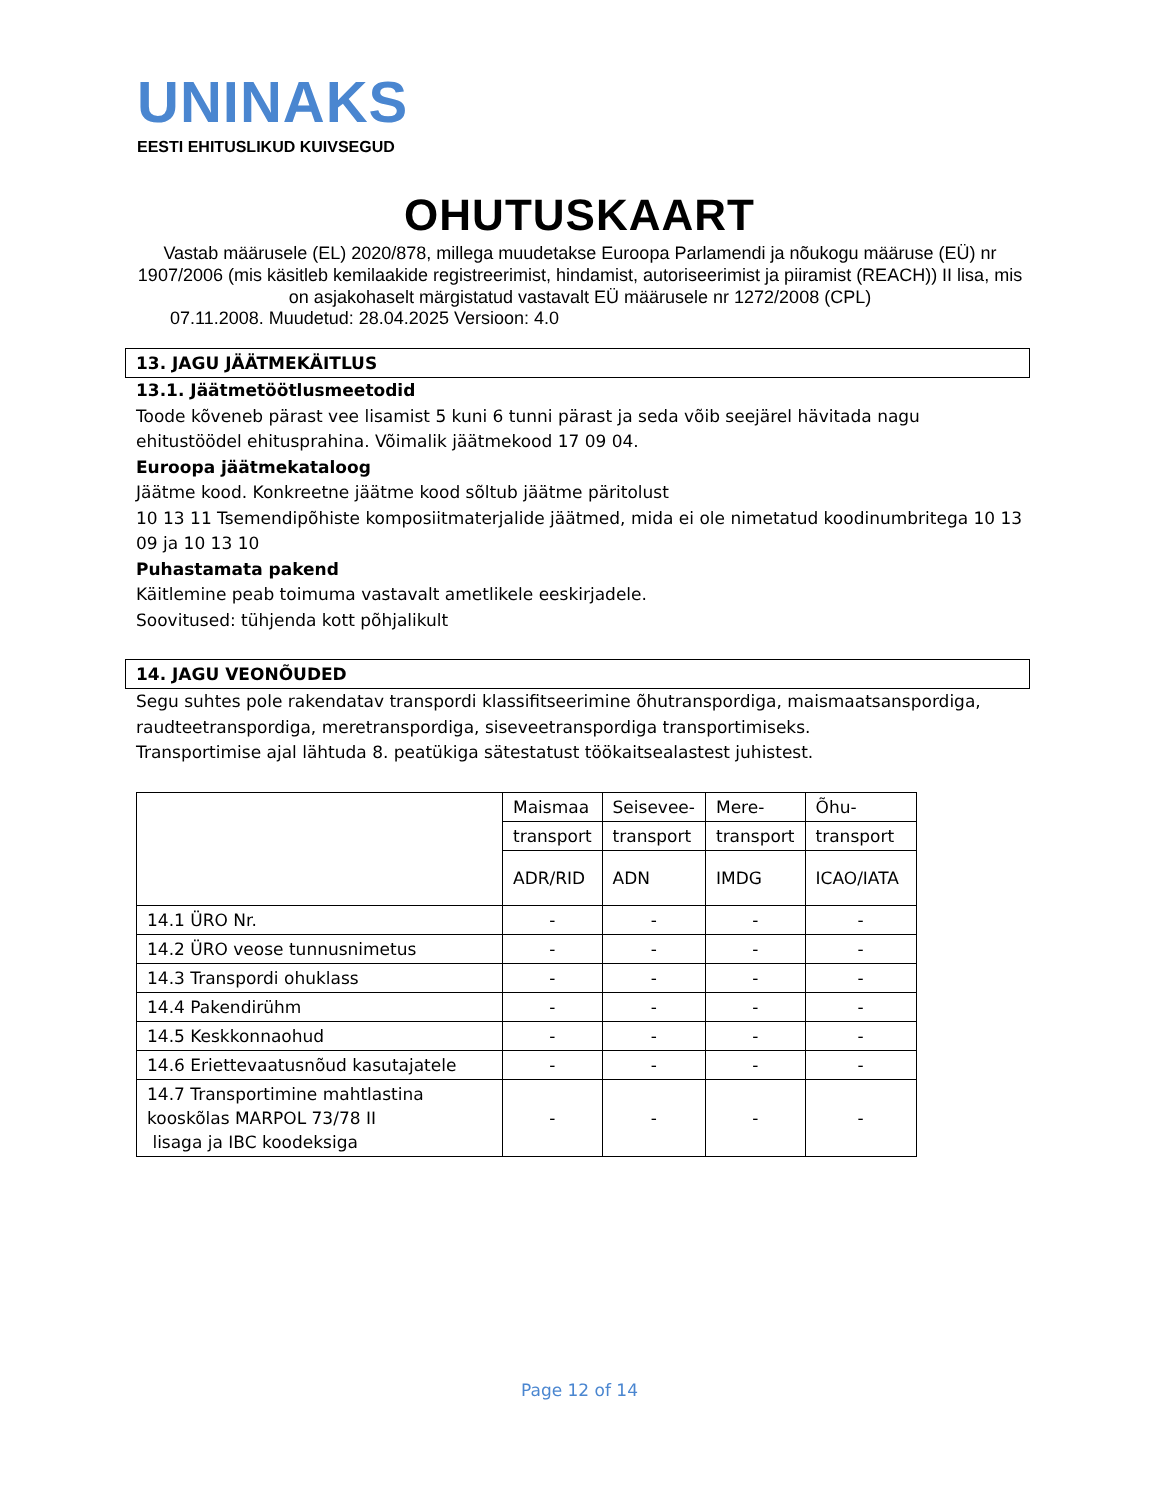UNINAKS
EESTI EHITUSLIKUD KUIVSEGUD
OHUTUSKAART
Vastab määrusele (EL) 2020/878, millega muudetakse Euroopa Parlamendi ja nõukogu määruse (EÜ) nr 1907/2006 (mis käsitleb kemilaakide registreerimist, hindamist, autoriseerimist ja piiramist (REACH)) II lisa, mis on asjakohaselt märgistatud vastavalt EÜ määrusele nr 1272/2008 (CPL)
07.11.2008. Muudetud: 28.04.2025 Versioon: 4.0
13. JAGU JÄÄTMEKÄITLUS
13.1. Jäätmetöötlusmeetodid
Toode kõveneb pärast vee lisamist 5 kuni 6 tunni pärast ja seda võib seejärel hävitada nagu ehitustöödel ehitusprahina. Võimalik jäätmekood 17 09 04.
Euroopa jäätmekataloog
Jäätme kood. Konkreetne jäätme kood sõltub jäätme päritolust
10 13 11 Tsemendipõhiste komposiitmaterjalide jäätmed, mida ei ole nimetatud koodinumbritega 10 13 09 ja 10 13 10
Puhastamata pakend
Käitlemine peab toimuma vastavalt ametlikele eeskirjadele.
Soovitused: tühjenda kott põhjalikult
14. JAGU VEONÕUDED
Segu suhtes pole rakendatav transpordi klassifitseerimine õhutranspordiga, maismaatsanspordiga, raudteetranspordiga, meretranspordiga, siseveetranspordiga transportimiseks.
Transportimise ajal lähtuda 8. peatükiga sätestatust töökaitsealastest juhistest.
| | Maismaa | Seisevee- | Mere- | Õhu- |
| | transport | transport | transport | transport |
| | ADR/RID | ADN | IMDG | ICAO/IATA |
| 14.1 ÜRO Nr. | - | - | - | - |
| 14.2 ÜRO veose tunnusnimetus | - | - | - | - |
| 14.3 Transpordi ohuklass | - | - | - | - |
| 14.4 Pakendirühm | - | - | - | - |
| 14.5 Keskkonnaohud | - | - | - | - |
| 14.6 Eriettevaatusnõud kasutajatele | - | - | - | - |
| 14.7 Transportimine mahtlastina kooskõlas MARPOL 73/78 II lisaga ja IBC koodeksiga | - | - | - | - |
Page 12 of 14